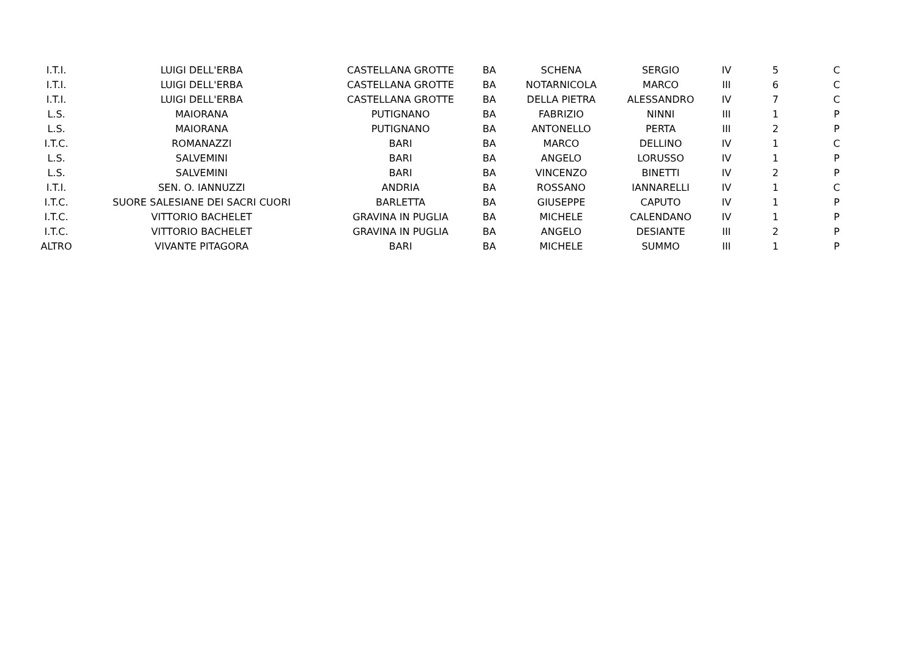| I.T.I. | LUIGI DELL'ERBA | CASTELLANA GROTTE | BA | SCHENA | SERGIO | IV | 5 | C |
| I.T.I. | LUIGI DELL'ERBA | CASTELLANA GROTTE | BA | NOTARNICOLA | MARCO | III | 6 | C |
| I.T.I. | LUIGI DELL'ERBA | CASTELLANA GROTTE | BA | DELLA PIETRA | ALESSANDRO | IV | 7 | C |
| L.S. | MAIORANA | PUTIGNANO | BA | FABRIZIO | NINNI | III | 1 | P |
| L.S. | MAIORANA | PUTIGNANO | BA | ANTONELLO | PERTA | III | 2 | P |
| I.T.C. | ROMANAZZI | BARI | BA | MARCO | DELLINO | IV | 1 | C |
| L.S. | SALVEMINI | BARI | BA | ANGELO | LORUSSO | IV | 1 | P |
| L.S. | SALVEMINI | BARI | BA | VINCENZO | BINETTI | IV | 2 | P |
| I.T.I. | SEN. O. IANNUZZI | ANDRIA | BA | ROSSANO | IANNARELLI | IV | 1 | C |
| I.T.C. | SUORE SALESIANE DEI SACRI CUORI | BARLETTA | BA | GIUSEPPE | CAPUTO | IV | 1 | P |
| I.T.C. | VITTORIO BACHELET | GRAVINA IN PUGLIA | BA | MICHELE | CALENDANO | IV | 1 | P |
| I.T.C. | VITTORIO BACHELET | GRAVINA IN PUGLIA | BA | ANGELO | DESIANTE | III | 2 | P |
| ALTRO | VIVANTE PITAGORA | BARI | BA | MICHELE | SUMMO | III | 1 | P |